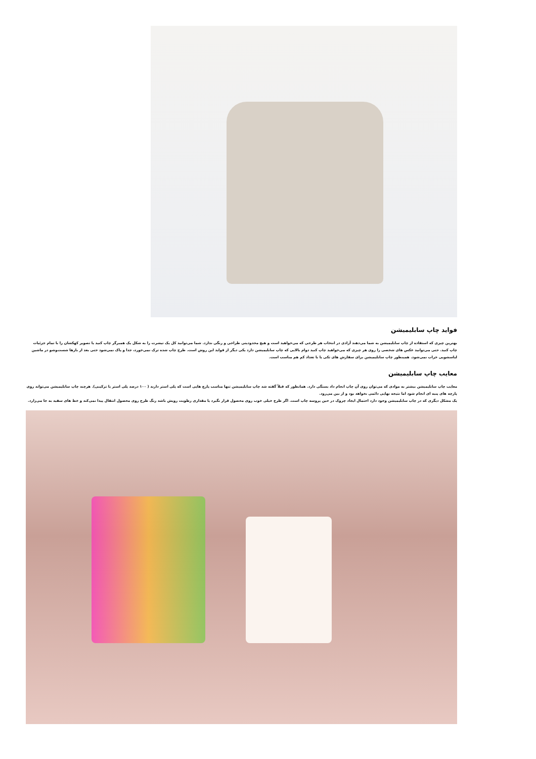فواید چاپ سابلیمیشن
بهترین چیزی که استفاده از چاپ سابلیمیشن به شما می‌دهند آزادی در انتخاب هر طرحی که می‌خواهید است و هیچ محدودیتی طراحی و رنگی ندارد. شما می‌توانید کل یک تیشرت را به شکل یک همبرگر چاپ کنید یا تصویر کهکشان را با تمام جزئیات چاپ کنید. حتی می‌توانید عکس های شخصی را روی هر چیزی که می‌خواهید چاپ کنید دوام بالایی که چاپ سابلیمیشن دارد یکی دیگر از فواید این روش است. طرح چاپ شده ترک نمی‌خورد، جدا و پاک نمی‌شود حتی بعد از بارها شست‌وشو در ماشین لباسشویی خراب نمی‌شود. همینطور چاپ سابلیمیشن برای سفارش های تکی یا با تعداد کم هم مناسب است.
معایب چاپ سابلیمیشن
معایب چاپ سابلیمیشن بیشتر به موادی که می‌توان روی آن چاپ انجام داد بستگی دارد. همانطور که قبلاً گفته شد چاپ سابلیمیشن تنها مناسب پارچ هایی است که پلی استر دارند ( ۱۰۰ درصد پلی استر یا ترکیبی). هرچند چاپ سابلیمیشن می‌تواند روی پارچه های پنبه ای انجام شود اما نتیجه نهایی دائمی نخواهد بود و از بین می‌رود.
یک مشکل دیگری که در چاپ سابلیمیشن وجود دارد احتمال ایجاد چروک در حین پروسه چاپ است. اگر طرح خیلی خوب روی محصول قرار نگیرد یا مقداری رطوبت رویش باشد رنگ طرح روی محصول انتقال پیدا نمی‌کند و خط های سفید به جا می‌زارد.